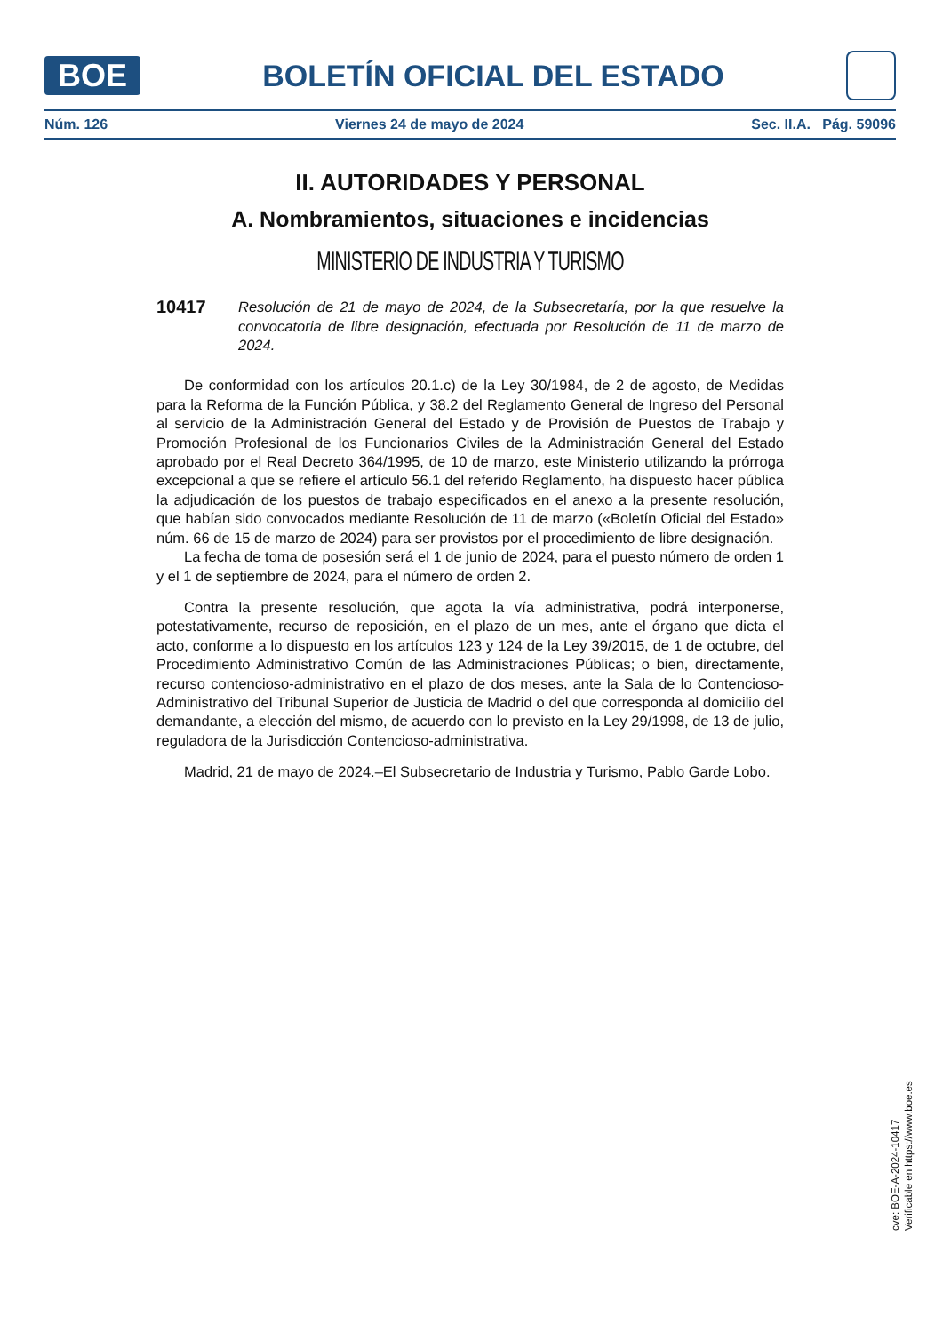BOE
BOLETÍN OFICIAL DEL ESTADO
Núm. 126 Viernes 24 de mayo de 2024 Sec. II.A. Pág. 59096
II. AUTORIDADES Y PERSONAL
A. Nombramientos, situaciones e incidencias
MINISTERIO DE INDUSTRIA Y TURISMO
10417
Resolución de 21 de mayo de 2024, de la Subsecretaría, por la que resuelve la convocatoria de libre designación, efectuada por Resolución de 11 de marzo de 2024.
De conformidad con los artículos 20.1.c) de la Ley 30/1984, de 2 de agosto, de Medidas para la Reforma de la Función Pública, y 38.2 del Reglamento General de Ingreso del Personal al servicio de la Administración General del Estado y de Provisión de Puestos de Trabajo y Promoción Profesional de los Funcionarios Civiles de la Administración General del Estado aprobado por el Real Decreto 364/1995, de 10 de marzo, este Ministerio utilizando la prórroga excepcional a que se refiere el artículo 56.1 del referido Reglamento, ha dispuesto hacer pública la adjudicación de los puestos de trabajo especificados en el anexo a la presente resolución, que habían sido convocados mediante Resolución de 11 de marzo («Boletín Oficial del Estado» núm. 66 de 15 de marzo de 2024) para ser provistos por el procedimiento de libre designación.
La fecha de toma de posesión será el 1 de junio de 2024, para el puesto número de orden 1 y el 1 de septiembre de 2024, para el número de orden 2.
Contra la presente resolución, que agota la vía administrativa, podrá interponerse, potestativamente, recurso de reposición, en el plazo de un mes, ante el órgano que dicta el acto, conforme a lo dispuesto en los artículos 123 y 124 de la Ley 39/2015, de 1 de octubre, del Procedimiento Administrativo Común de las Administraciones Públicas; o bien, directamente, recurso contencioso-administrativo en el plazo de dos meses, ante la Sala de lo Contencioso-Administrativo del Tribunal Superior de Justicia de Madrid o del que corresponda al domicilio del demandante, a elección del mismo, de acuerdo con lo previsto en la Ley 29/1998, de 13 de julio, reguladora de la Jurisdicción Contencioso-administrativa.
Madrid, 21 de mayo de 2024.–El Subsecretario de Industria y Turismo, Pablo Garde Lobo.
cve: BOE-A-2024-10417
Verificable en https://www.boe.es